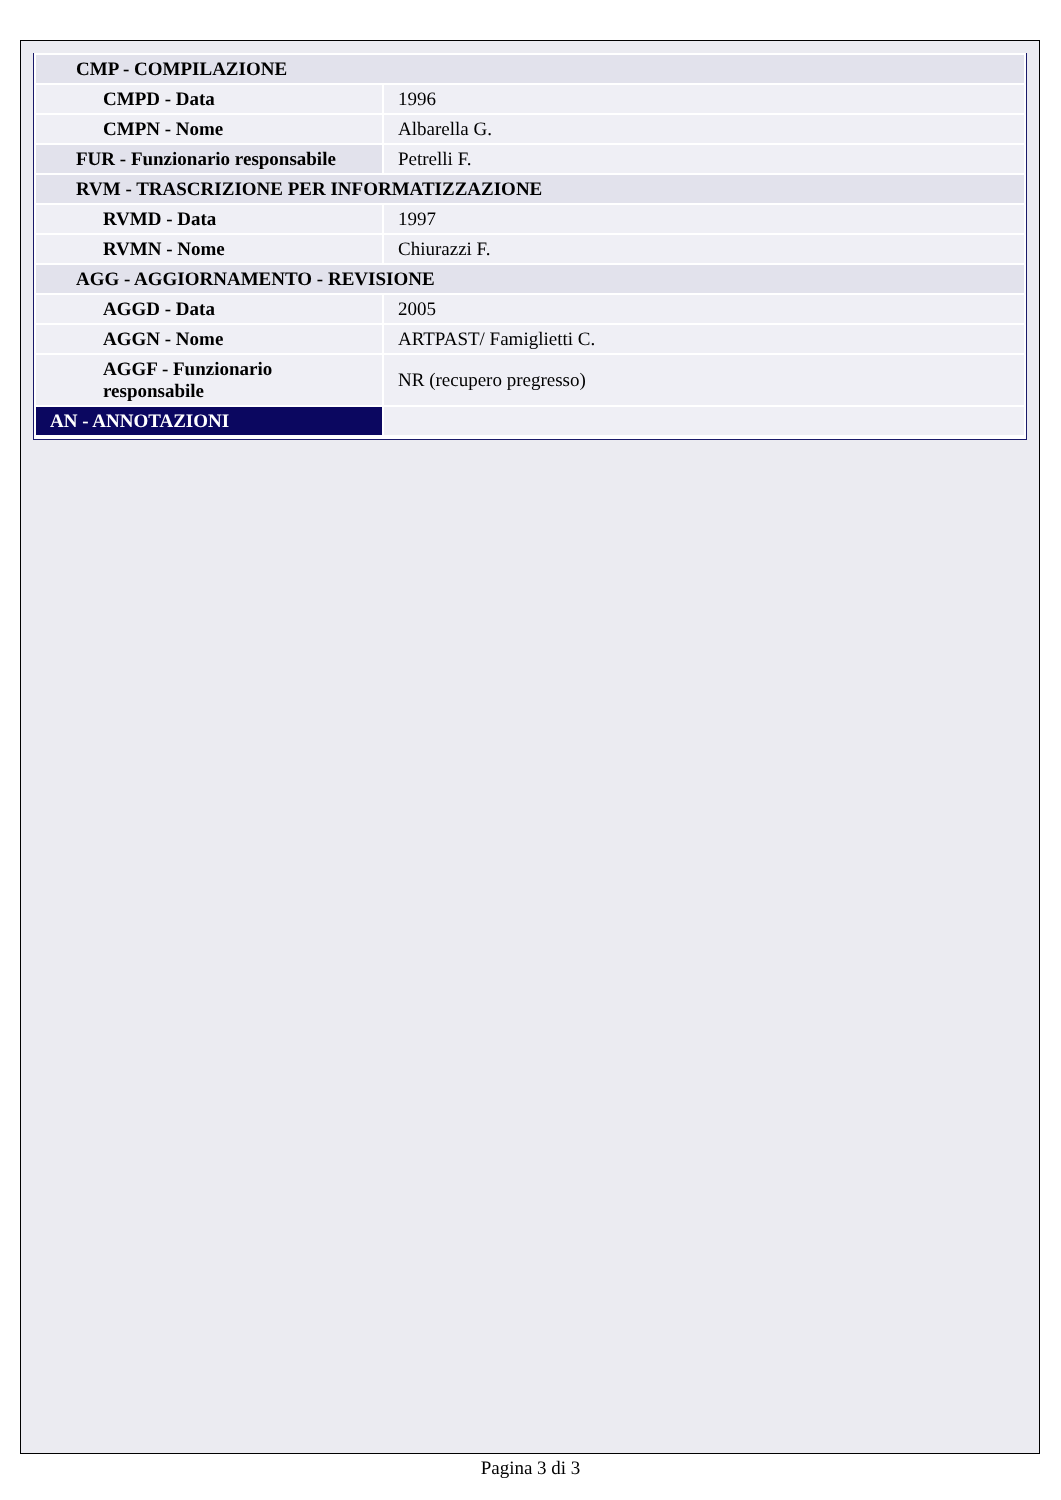| CMP - COMPILAZIONE | |
| CMPD - Data | 1996 |
| CMPN - Nome | Albarella G. |
| FUR - Funzionario responsabile | Petrelli F. |
| RVM - TRASCRIZIONE PER INFORMATIZZAZIONE | |
| RVMD - Data | 1997 |
| RVMN - Nome | Chiurazzi F. |
| AGG - AGGIORNAMENTO - REVISIONE | |
| AGGD - Data | 2005 |
| AGGN - Nome | ARTPAST/ Famiglietti C. |
| AGGF - Funzionario responsabile | NR (recupero pregresso) |
| AN - ANNOTAZIONI | |
Pagina 3 di 3